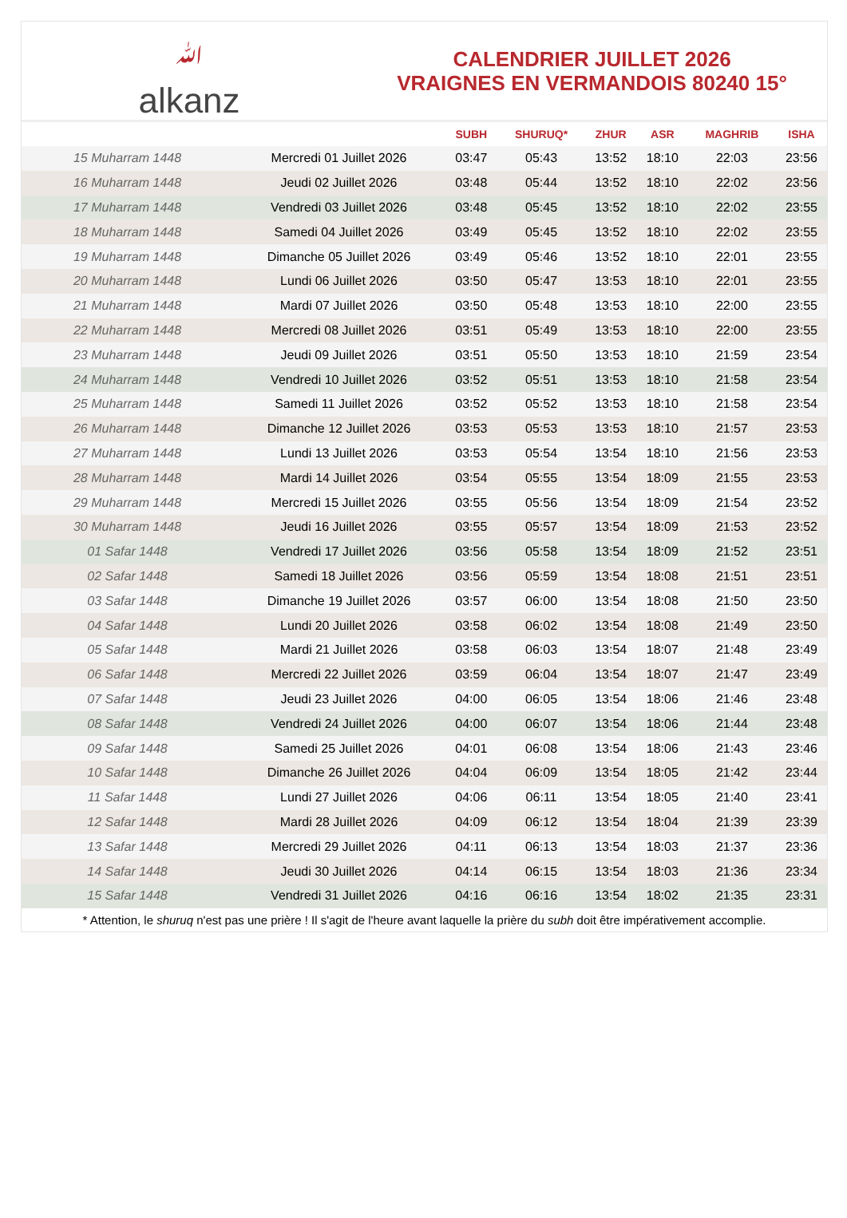ﷲalkanz
CALENDRIER JUILLET 2026
VRAIGNES EN VERMANDOIS 80240 15°
| | | SUBH | SHURUQ* | ZHUR | ASR | MAGHRIB | ISHA |
| --- | --- | --- | --- | --- | --- | --- | --- |
| 15 Muharram 1448 | Mercredi 01 Juillet 2026 | 03:47 | 05:43 | 13:52 | 18:10 | 22:03 | 23:56 |
| 16 Muharram 1448 | Jeudi 02 Juillet 2026 | 03:48 | 05:44 | 13:52 | 18:10 | 22:02 | 23:56 |
| 17 Muharram 1448 | Vendredi 03 Juillet 2026 | 03:48 | 05:45 | 13:52 | 18:10 | 22:02 | 23:55 |
| 18 Muharram 1448 | Samedi 04 Juillet 2026 | 03:49 | 05:45 | 13:52 | 18:10 | 22:02 | 23:55 |
| 19 Muharram 1448 | Dimanche 05 Juillet 2026 | 03:49 | 05:46 | 13:52 | 18:10 | 22:01 | 23:55 |
| 20 Muharram 1448 | Lundi 06 Juillet 2026 | 03:50 | 05:47 | 13:53 | 18:10 | 22:01 | 23:55 |
| 21 Muharram 1448 | Mardi 07 Juillet 2026 | 03:50 | 05:48 | 13:53 | 18:10 | 22:00 | 23:55 |
| 22 Muharram 1448 | Mercredi 08 Juillet 2026 | 03:51 | 05:49 | 13:53 | 18:10 | 22:00 | 23:55 |
| 23 Muharram 1448 | Jeudi 09 Juillet 2026 | 03:51 | 05:50 | 13:53 | 18:10 | 21:59 | 23:54 |
| 24 Muharram 1448 | Vendredi 10 Juillet 2026 | 03:52 | 05:51 | 13:53 | 18:10 | 21:58 | 23:54 |
| 25 Muharram 1448 | Samedi 11 Juillet 2026 | 03:52 | 05:52 | 13:53 | 18:10 | 21:58 | 23:54 |
| 26 Muharram 1448 | Dimanche 12 Juillet 2026 | 03:53 | 05:53 | 13:53 | 18:10 | 21:57 | 23:53 |
| 27 Muharram 1448 | Lundi 13 Juillet 2026 | 03:53 | 05:54 | 13:54 | 18:10 | 21:56 | 23:53 |
| 28 Muharram 1448 | Mardi 14 Juillet 2026 | 03:54 | 05:55 | 13:54 | 18:09 | 21:55 | 23:53 |
| 29 Muharram 1448 | Mercredi 15 Juillet 2026 | 03:55 | 05:56 | 13:54 | 18:09 | 21:54 | 23:52 |
| 30 Muharram 1448 | Jeudi 16 Juillet 2026 | 03:55 | 05:57 | 13:54 | 18:09 | 21:53 | 23:52 |
| 01 Safar 1448 | Vendredi 17 Juillet 2026 | 03:56 | 05:58 | 13:54 | 18:09 | 21:52 | 23:51 |
| 02 Safar 1448 | Samedi 18 Juillet 2026 | 03:56 | 05:59 | 13:54 | 18:08 | 21:51 | 23:51 |
| 03 Safar 1448 | Dimanche 19 Juillet 2026 | 03:57 | 06:00 | 13:54 | 18:08 | 21:50 | 23:50 |
| 04 Safar 1448 | Lundi 20 Juillet 2026 | 03:58 | 06:02 | 13:54 | 18:08 | 21:49 | 23:50 |
| 05 Safar 1448 | Mardi 21 Juillet 2026 | 03:58 | 06:03 | 13:54 | 18:07 | 21:48 | 23:49 |
| 06 Safar 1448 | Mercredi 22 Juillet 2026 | 03:59 | 06:04 | 13:54 | 18:07 | 21:47 | 23:49 |
| 07 Safar 1448 | Jeudi 23 Juillet 2026 | 04:00 | 06:05 | 13:54 | 18:06 | 21:46 | 23:48 |
| 08 Safar 1448 | Vendredi 24 Juillet 2026 | 04:00 | 06:07 | 13:54 | 18:06 | 21:44 | 23:48 |
| 09 Safar 1448 | Samedi 25 Juillet 2026 | 04:01 | 06:08 | 13:54 | 18:06 | 21:43 | 23:46 |
| 10 Safar 1448 | Dimanche 26 Juillet 2026 | 04:04 | 06:09 | 13:54 | 18:05 | 21:42 | 23:44 |
| 11 Safar 1448 | Lundi 27 Juillet 2026 | 04:06 | 06:11 | 13:54 | 18:05 | 21:40 | 23:41 |
| 12 Safar 1448 | Mardi 28 Juillet 2026 | 04:09 | 06:12 | 13:54 | 18:04 | 21:39 | 23:39 |
| 13 Safar 1448 | Mercredi 29 Juillet 2026 | 04:11 | 06:13 | 13:54 | 18:03 | 21:37 | 23:36 |
| 14 Safar 1448 | Jeudi 30 Juillet 2026 | 04:14 | 06:15 | 13:54 | 18:03 | 21:36 | 23:34 |
| 15 Safar 1448 | Vendredi 31 Juillet 2026 | 04:16 | 06:16 | 13:54 | 18:02 | 21:35 | 23:31 |
* Attention, le shuruq n'est pas une prière ! Il s'agit de l'heure avant laquelle la prière du subh doit être impérativement accomplie.